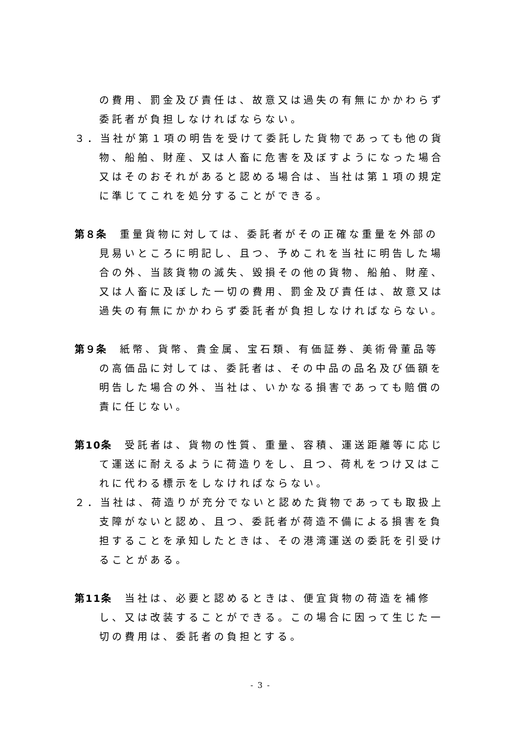の費用、罰金及び責任は、故意又は過失の有無にかかわらず委託者が負担しなければならない。
３．当社が第１項の明告を受けて委託した貨物であっても他の貨物、船舶、財産、又は人畜に危害を及ぼすようになった場合又はそのおそれがあると認める場合は、当社は第１項の規定に準じてこれを処分することができる。
第８条　重量貨物に対しては、委託者がその正確な重量を外部の見易いところに明記し、且つ、予めこれを当社に明告した場合の外、当該貨物の滅失、毀損その他の貨物、船舶、財産、又は人畜に及ぼした一切の費用、罰金及び責任は、故意又は過失の有無にかかわらず委託者が負担しなければならない。
第９条　紙幣、貨幣、貴金属、宝石類、有価証券、美術骨董品等の高価品に対しては、委託者は、その中品の品名及び価額を明告した場合の外、当社は、いかなる損害であっても賠償の責に任じない。
第10条　受託者は、貨物の性質、重量、容積、運送距離等に応じて運送に耐えるように荷造りをし、且つ、荷札をつけ又はこれに代わる標示をしなければならない。
２．当社は、荷造りが充分でないと認めた貨物であっても取扱上支障がないと認め、且つ、委託者が荷造不備による損害を負担することを承知したときは、その港湾運送の委託を引受けることがある。
第11条　当社は、必要と認めるときは、便宜貨物の荷造を補修し、又は改装することができる。この場合に因って生じた一切の費用は、委託者の負担とする。
- 3 -